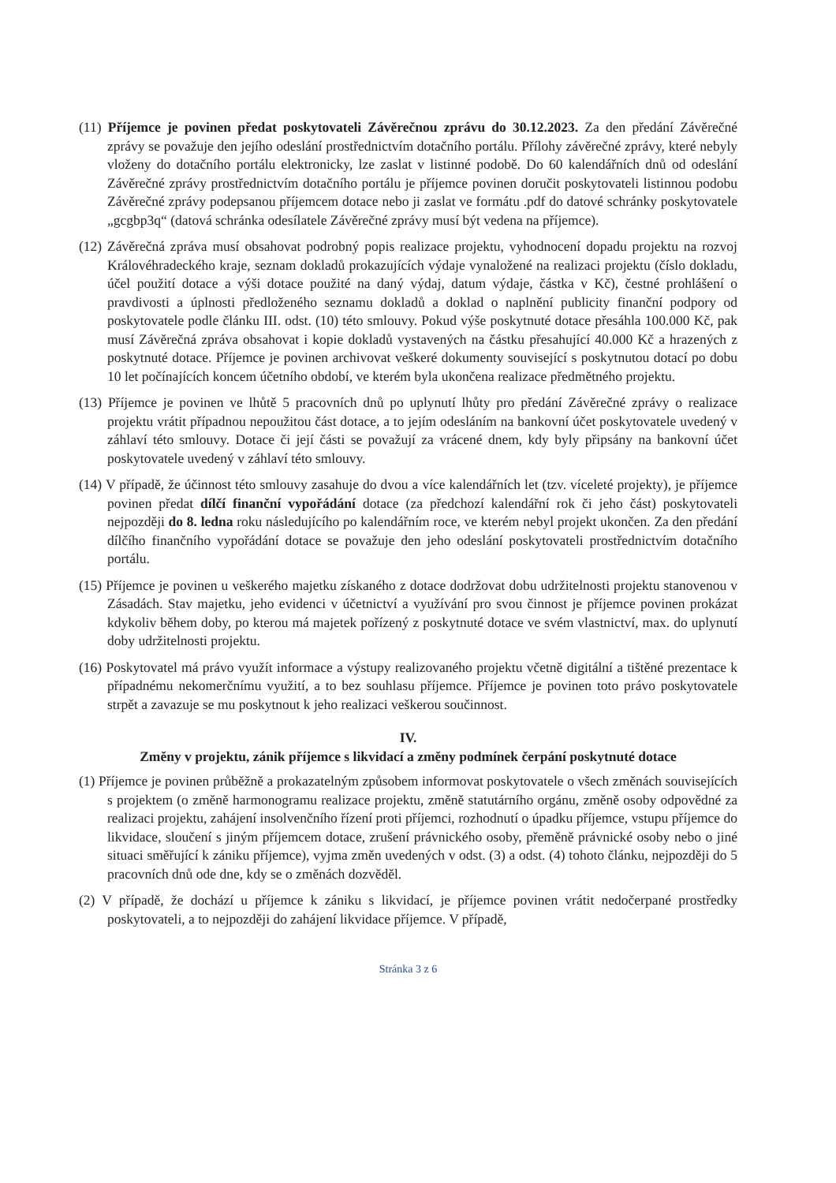(11) Příjemce je povinen předat poskytovateli Závěrečnou zprávu do 30.12.2023. Za den předání Závěrečné zprávy se považuje den jejího odeslání prostřednictvím dotačního portálu. Přílohy závěrečné zprávy, které nebyly vloženy do dotačního portálu elektronicky, lze zaslat v listinné podobě. Do 60 kalendářních dnů od odeslání Závěrečné zprávy prostřednictvím dotačního portálu je příjemce povinen doručit poskytovateli listinnou podobu Závěrečné zprávy podepsanou příjemcem dotace nebo ji zaslat ve formátu .pdf do datové schránky poskytovatele „gcgbp3q“ (datová schránka odesílatele Závěrečné zprávy musí být vedena na příjemce).
(12) Závěrečná zpráva musí obsahovat podrobný popis realizace projektu, vyhodnocení dopadu projektu na rozvoj Královéhradeckého kraje, seznam dokladů prokazujících výdaje vynaložené na realizaci projektu (číslo dokladu, účel použití dotace a výši dotace použité na daný výdaj, datum výdaje, částka v Kč), čestné prohlášení o pravdivosti a úplnosti předloženého seznamu dokladů a doklad o naplnění publicity finanční podpory od poskytovatele podle článku III. odst. (10) této smlouvy. Pokud výše poskytnuté dotace přesáhla 100.000 Kč, pak musí Závěrečná zpráva obsahovat i kopie dokladů vystavených na částku přesahující 40.000 Kč a hrazených z poskytnuté dotace. Příjemce je povinen archivovat veškeré dokumenty související s poskytnutou dotací po dobu 10 let počínajících koncem účetního období, ve kterém byla ukončena realizace předmětného projektu.
(13) Příjemce je povinen ve lhůtě 5 pracovních dnů po uplynutí lhůty pro předání Závěrečné zprávy o realizace projektu vrátit případnou nepoužitou část dotace, a to jejím odesláním na bankovní účet poskytovatele uvedený v záhlaví této smlouvy. Dotace či její části se považují za vrácené dnem, kdy byly připsány na bankovní účet poskytovatele uvedený v záhlaví této smlouvy.
(14) V případě, že účinnost této smlouvy zasahuje do dvou a více kalendářních let (tzv. víceleté projekty), je příjemce povinen předat dílčí finanční vypořádání dotace (za předchozí kalendářní rok či jeho část) poskytovateli nejpozději do 8. ledna roku následujícího po kalendářním roce, ve kterém nebyl projekt ukončen. Za den předání dílčího finančního vypořádání dotace se považuje den jeho odeslání poskytovateli prostřednictvím dotačního portálu.
(15) Příjemce je povinen u veškerého majetku získaného z dotace dodržovat dobu udržitelnosti projektu stanovenou v Zásadách. Stav majetku, jeho evidenci v účetnictví a využívání pro svou činnost je příjemce povinen prokázat kdykoliv během doby, po kterou má majetek pořízený z poskytnuté dotace ve svém vlastnictví, max. do uplynutí doby udržitelnosti projektu.
(16) Poskytovatel má právo využít informace a výstupy realizovaného projektu včetně digitální a tištěné prezentace k případnému nekomerčnímu využití, a to bez souhlasu příjemce. Příjemce je povinen toto právo poskytovatele strpět a zavazuje se mu poskytnout k jeho realizaci veškerou součinnost.
IV.
Změny v projektu, zánik příjemce s likvidací a změny podmínek čerpání poskytnuté dotace
(1) Příjemce je povinen průběžně a prokazatelným způsobem informovat poskytovatele o všech změnách souvisejících s projektem (o změně harmonogramu realizace projektu, změně statutárního orgánu, změně osoby odpovědné za realizaci projektu, zahájení insolvenčního řízení proti příjemci, rozhodnutí o úpadku příjemce, vstupu příjemce do likvidace, sloučení s jiným příjemcem dotace, zrušení právnického osoby, přeměně právnické osoby nebo o jiné situaci směřující k zániku příjemce), vyjma změn uvedených v odst. (3) a odst. (4) tohoto článku, nejpozději do 5 pracovních dnů ode dne, kdy se o změnách dozvěděl.
(2) V případě, že dochází u příjemce k zániku s likvidací, je příjemce povinen vrátit nedočerpané prostředky poskytovateli, a to nejpozději do zahájení likvidace příjemce. V případě,
Stránka 3 z 6